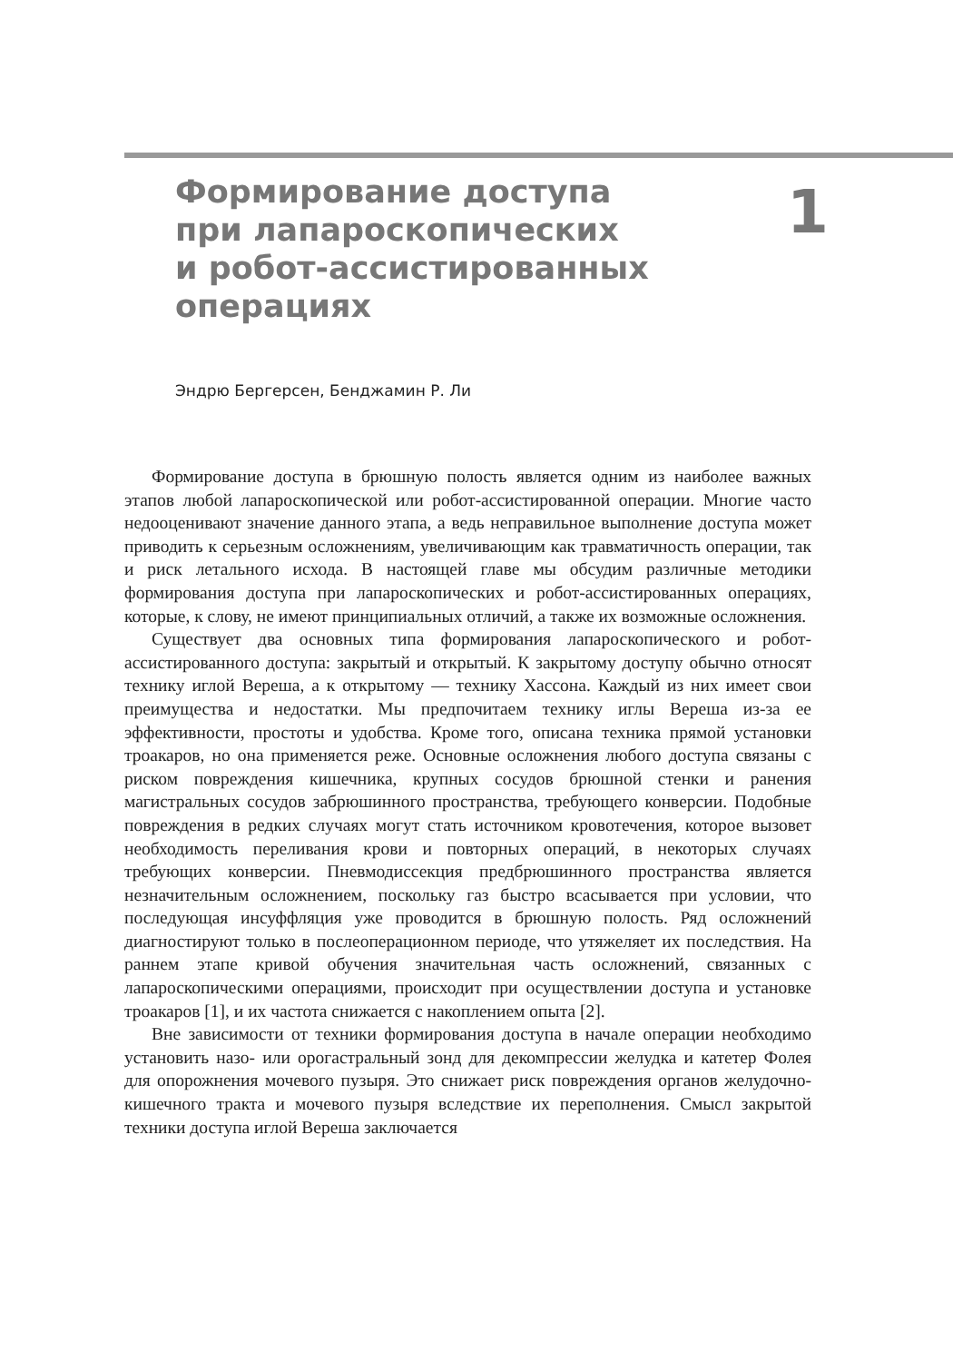Формирование доступа
при лапароскопических
и робот-ассистированных
операциях
1
Эндрю Бергерсен, Бенджамин Р. Ли
Формирование доступа в брюшную полость является одним из наиболее важных этапов любой лапароскопической или робот-ассистированной операции. Многие часто недооценивают значение данного этапа, а ведь неправильное выполнение доступа может приводить к серьезным осложнениям, увеличивающим как травматичность операции, так и риск летального исхода. В настоящей главе мы обсудим различные методики формирования доступа при лапароскопических и робот-ассистированных операциях, которые, к слову, не имеют принципиальных отличий, а также их возможные осложнения.
Существует два основных типа формирования лапароскопического и робот-ассистированного доступа: закрытый и открытый. К закрытому доступу обычно относят технику иглой Вереша, а к открытому — технику Хассона. Каждый из них имеет свои преимущества и недостатки. Мы предпочитаем технику иглы Вереша из-за ее эффективности, простоты и удобства. Кроме того, описана техника прямой установки троакаров, но она применяется реже. Основные осложнения любого доступа связаны с риском повреждения кишечника, крупных сосудов брюшной стенки и ранения магистральных сосудов забрюшинного пространства, требующего конверсии. Подобные повреждения в редких случаях могут стать источником кровотечения, которое вызовет необходимость переливания крови и повторных операций, в некоторых случаях требующих конверсии. Пневмодиссекция предбрюшинного пространства является незначительным осложнением, поскольку газ быстро всасывается при условии, что последующая инсуффляция уже проводится в брюшную полость. Ряд осложнений диагностируют только в послеоперационном периоде, что утяжеляет их последствия. На раннем этапе кривой обучения значительная часть осложнений, связанных с лапароскопическими операциями, происходит при осуществлении доступа и установке троакаров [1], и их частота снижается с накоплением опыта [2].
Вне зависимости от техники формирования доступа в начале операции необходимо установить назо- или орогастральный зонд для декомпрессии желудка и катетер Фолея для опорожнения мочевого пузыря. Это снижает риск повреждения органов желудочно-кишечного тракта и мочевого пузыря вследствие их переполнения. Смысл закрытой техники доступа иглой Вереша заключается